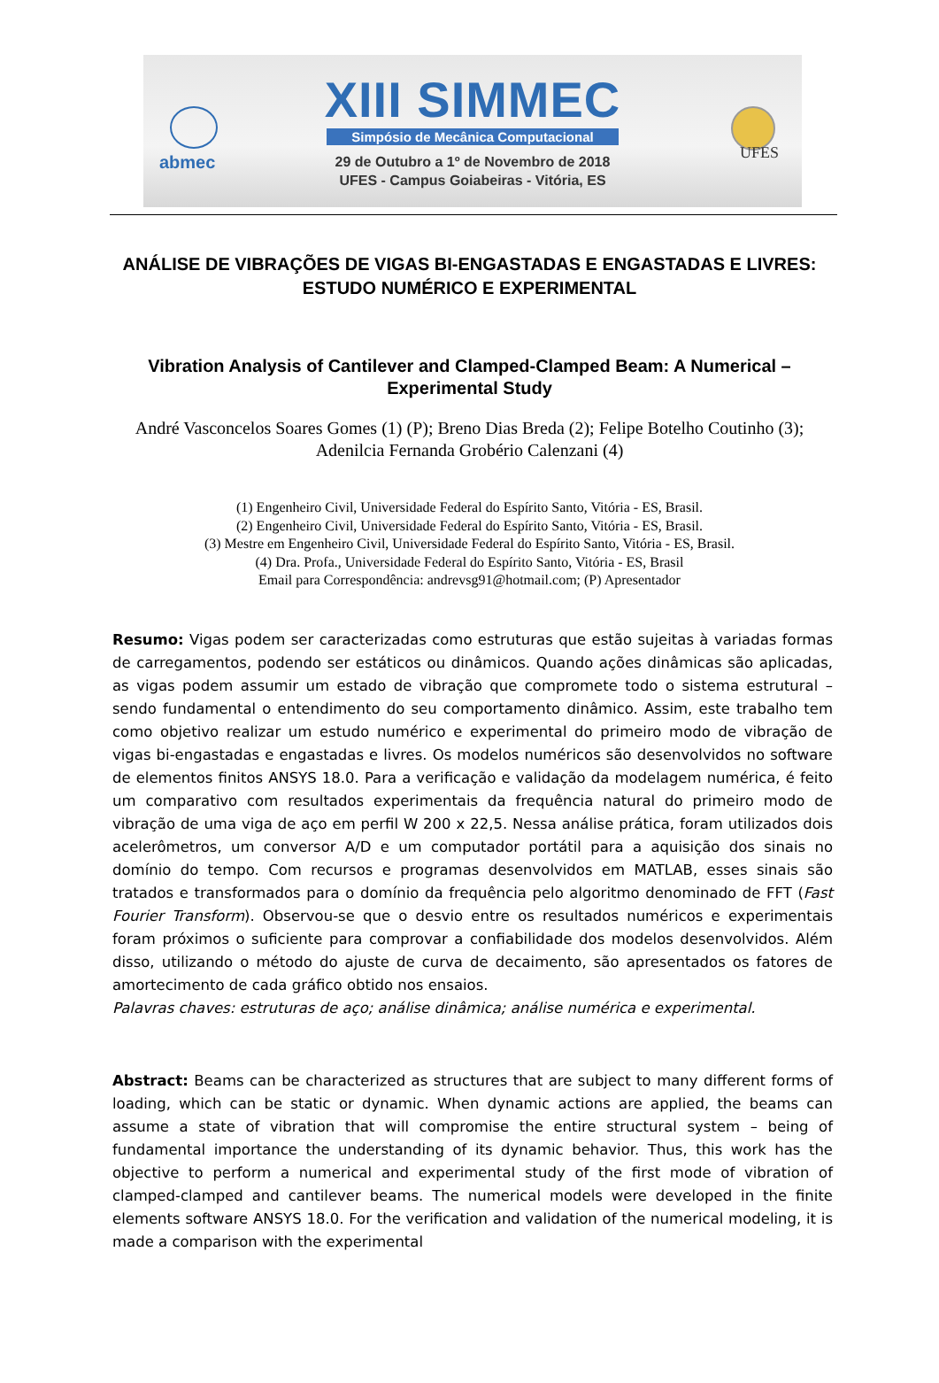abmec UFES
XIII SIMMEC
Simpósio de Mecânica Computacional
29 de Outubro a 1º de Novembro de 2018
UFES - Campus Goiabeiras - Vitória, ES
ANÁLISE DE VIBRAÇÕES DE VIGAS BI-ENGASTADAS E ENGASTADAS E LIVRES: ESTUDO NUMÉRICO E EXPERIMENTAL
Vibration Analysis of Cantilever and Clamped-Clamped Beam: A Numerical – Experimental Study
André Vasconcelos Soares Gomes (1) (P); Breno Dias Breda (2); Felipe Botelho Coutinho (3); Adenilcia Fernanda Grobério Calenzani (4)
(1) Engenheiro Civil, Universidade Federal do Espírito Santo, Vitória - ES, Brasil.
(2) Engenheiro Civil, Universidade Federal do Espírito Santo, Vitória - ES, Brasil.
(3) Mestre em Engenheiro Civil, Universidade Federal do Espírito Santo, Vitória - ES, Brasil.
(4) Dra. Profa., Universidade Federal do Espírito Santo, Vitória - ES, Brasil
Email para Correspondência: andrevsg91@hotmail.com; (P) Apresentador
Resumo: Vigas podem ser caracterizadas como estruturas que estão sujeitas à variadas formas de carregamentos, podendo ser estáticos ou dinâmicos. Quando ações dinâmicas são aplicadas, as vigas podem assumir um estado de vibração que compromete todo o sistema estrutural – sendo fundamental o entendimento do seu comportamento dinâmico. Assim, este trabalho tem como objetivo realizar um estudo numérico e experimental do primeiro modo de vibração de vigas bi-engastadas e engastadas e livres. Os modelos numéricos são desenvolvidos no software de elementos finitos ANSYS 18.0. Para a verificação e validação da modelagem numérica, é feito um comparativo com resultados experimentais da frequência natural do primeiro modo de vibração de uma viga de aço em perfil W 200 x 22,5. Nessa análise prática, foram utilizados dois acelerômetros, um conversor A/D e um computador portátil para a aquisição dos sinais no domínio do tempo. Com recursos e programas desenvolvidos em MATLAB, esses sinais são tratados e transformados para o domínio da frequência pelo algoritmo denominado de FFT (Fast Fourier Transform). Observou-se que o desvio entre os resultados numéricos e experimentais foram próximos o suficiente para comprovar a confiabilidade dos modelos desenvolvidos. Além disso, utilizando o método do ajuste de curva de decaimento, são apresentados os fatores de amortecimento de cada gráfico obtido nos ensaios.
Palavras chaves: estruturas de aço; análise dinâmica; análise numérica e experimental.
Abstract: Beams can be characterized as structures that are subject to many different forms of loading, which can be static or dynamic. When dynamic actions are applied, the beams can assume a state of vibration that will compromise the entire structural system – being of fundamental importance the understanding of its dynamic behavior. Thus, this work has the objective to perform a numerical and experimental study of the first mode of vibration of clamped-clamped and cantilever beams. The numerical models were developed in the finite elements software ANSYS 18.0. For the verification and validation of the numerical modeling, it is made a comparison with the experimental